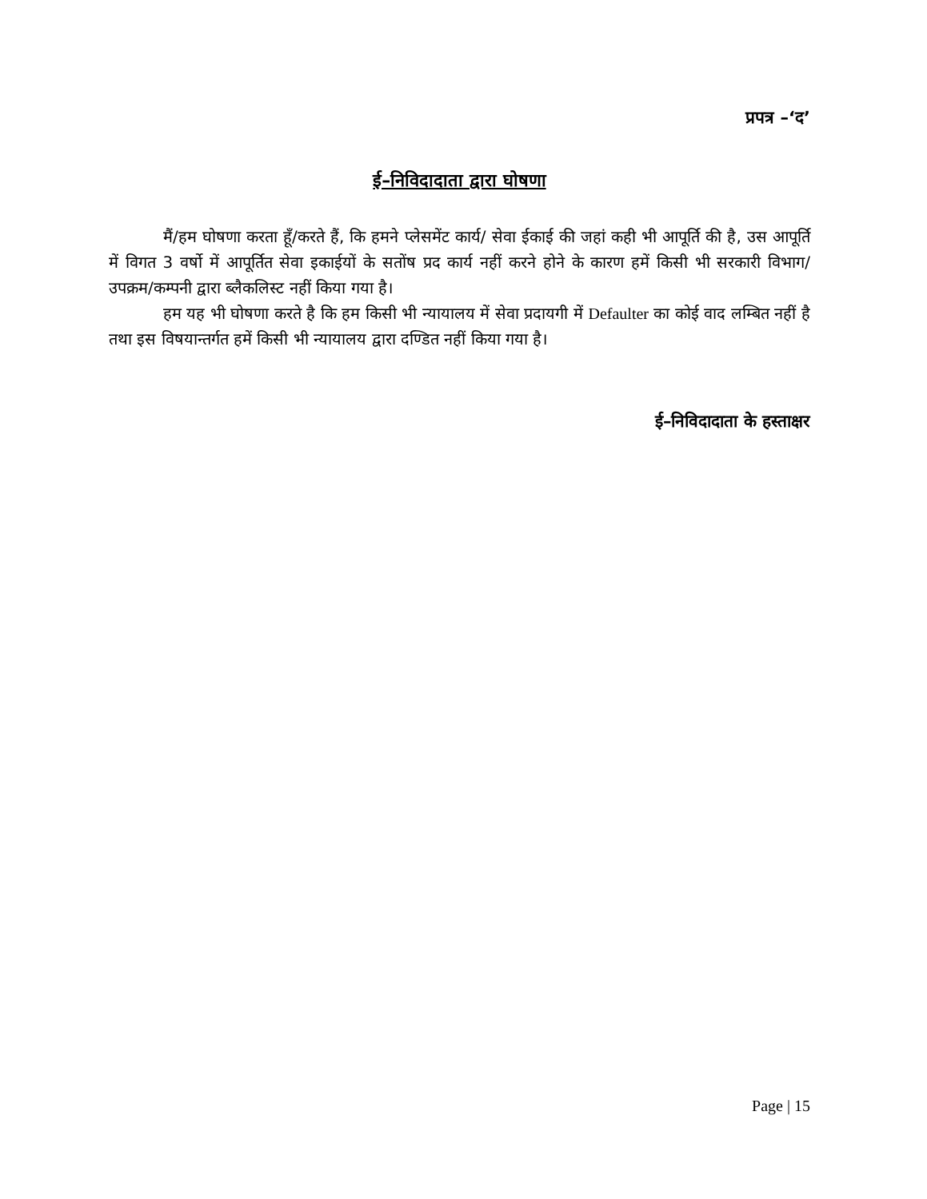प्रपत्र –‘द’
ई–निविदादाता द्वारा घोषणा
मैं/हम घोषणा करता हूँ/करते हैं, कि हमने प्लेसमेंट कार्य/ सेवा ईकाई की जहां कही भी आपूर्ति की है, उस आपूर्ति में विगत 3 वर्षो में आपूर्तित सेवा इकाईयों के सतोंष प्रद कार्य नहीं करने होने के कारण हमें किसी भी सरकारी विभाग/ उपक्रम/कम्पनी द्वारा ब्लैकलिस्ट नहीं किया गया है।
हम यह भी घोषणा करते है कि हम किसी भी न्यायालय में सेवा प्रदायगी में Defaulter का कोई वाद लम्बित नहीं है तथा इस विषयान्तर्गत हमें किसी भी न्यायालय द्वारा दण्डित नहीं किया गया है।
ई–निविदादाता के हस्ताक्षर
Page | 15